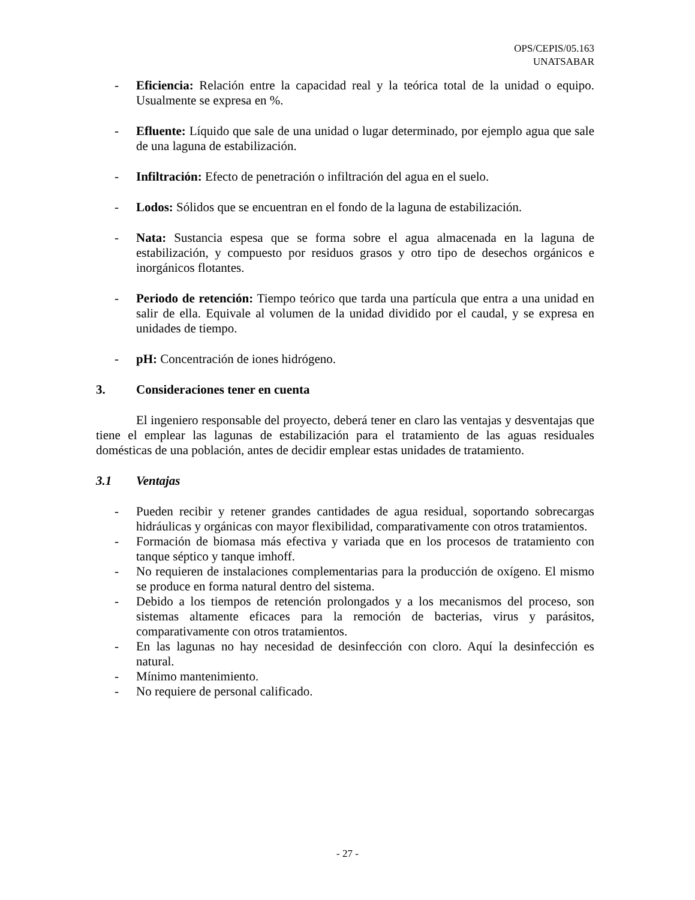OPS/CEPIS/05.163
UNATSABAR
- Eficiencia: Relación entre la capacidad real y la teórica total de la unidad o equipo. Usualmente se expresa en %.
- Efluente: Líquido que sale de una unidad o lugar determinado, por ejemplo agua que sale de una laguna de estabilización.
- Infiltración: Efecto de penetración o infiltración del agua en el suelo.
- Lodos: Sólidos que se encuentran en el fondo de la laguna de estabilización.
- Nata: Sustancia espesa que se forma sobre el agua almacenada en la laguna de estabilización, y compuesto por residuos grasos y otro tipo de desechos orgánicos e inorgánicos flotantes.
- Periodo de retención: Tiempo teórico que tarda una partícula que entra a una unidad en salir de ella. Equivale al volumen de la unidad dividido por el caudal, y se expresa en unidades de tiempo.
- pH: Concentración de iones hidrógeno.
3. Consideraciones tener en cuenta
El ingeniero responsable del proyecto, deberá tener en claro las ventajas y desventajas que tiene el emplear las lagunas de estabilización para el tratamiento de las aguas residuales domésticas de una población, antes de decidir emplear estas unidades de tratamiento.
3.1 Ventajas
- Pueden recibir y retener grandes cantidades de agua residual, soportando sobrecargas hidráulicas y orgánicas con mayor flexibilidad, comparativamente con otros tratamientos.
- Formación de biomasa más efectiva y variada que en los procesos de tratamiento con tanque séptico y tanque imhoff.
- No requieren de instalaciones complementarias para la producción de oxígeno. El mismo se produce en forma natural dentro del sistema.
- Debido a los tiempos de retención prolongados y a los mecanismos del proceso, son sistemas altamente eficaces para la remoción de bacterias, virus y parásitos, comparativamente con otros tratamientos.
- En las lagunas no hay necesidad de desinfección con cloro. Aquí la desinfección es natural.
- Mínimo mantenimiento.
- No requiere de personal calificado.
- 27 -